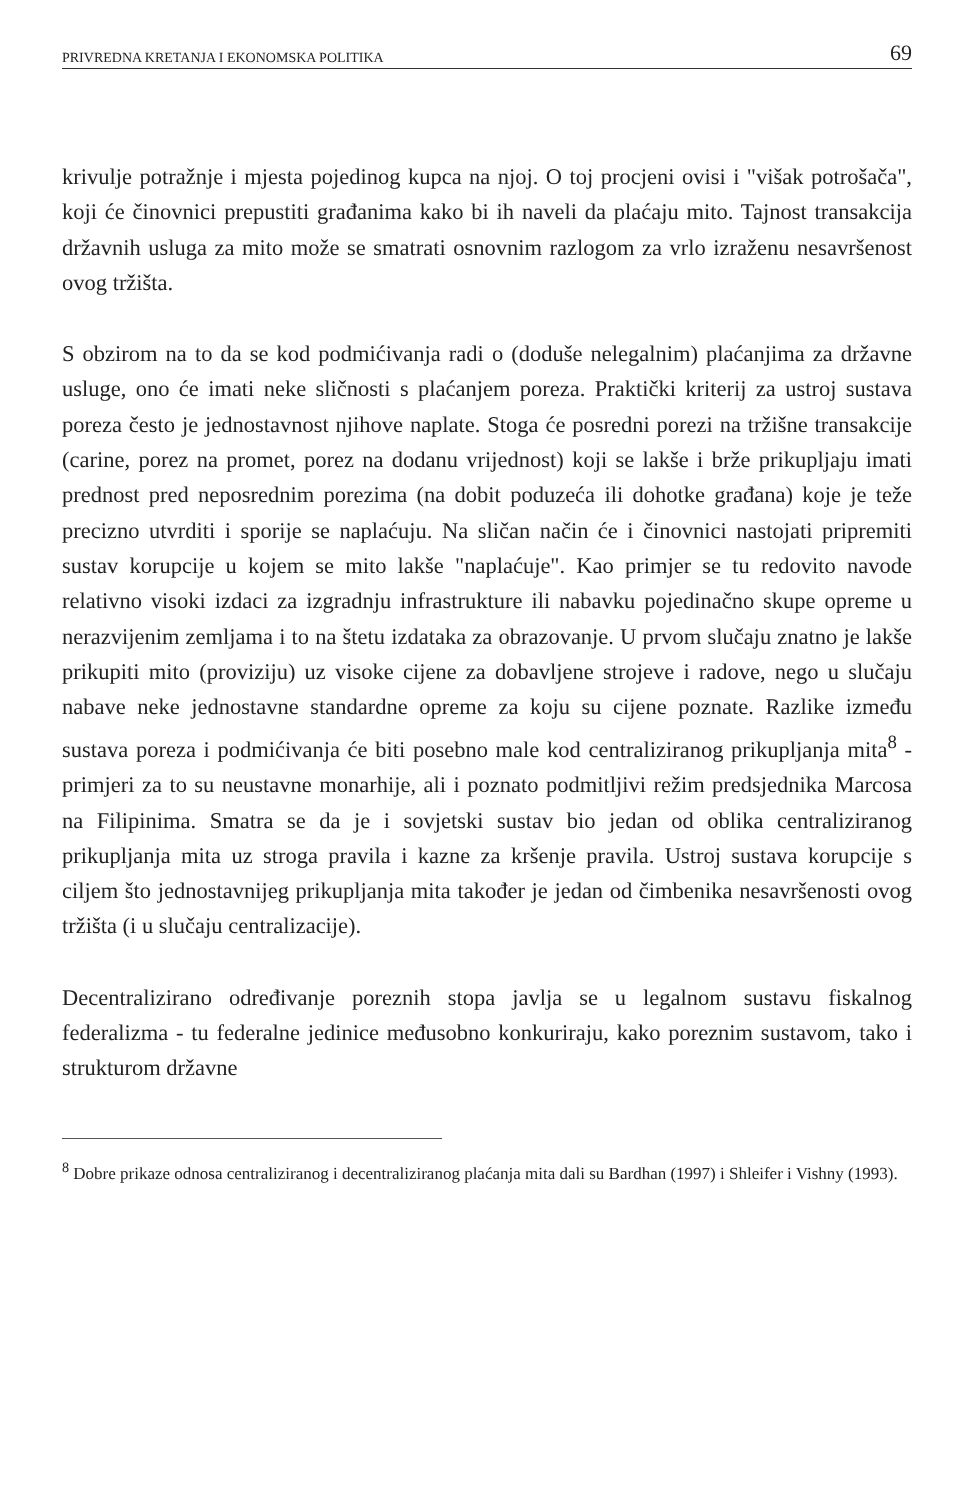PRIVREDNA KRETANJA I EKONOMSKA POLITIKA 69
krivulje potražnje i mjesta pojedinog kupca na njoj. O toj procjeni ovisi i "višak potrošača", koji će činovnici prepustiti građanima kako bi ih naveli da plaćaju mito. Tajnost transakcija državnih usluga za mito može se smatrati osnovnim razlogom za vrlo izraženu nesavršenost ovog tržišta.
S obzirom na to da se kod podmićivanja radi o (doduše nelegalnim) plaćanjima za državne usluge, ono će imati neke sličnosti s plaćanjem poreza. Praktički kriterij za ustroj sustava poreza često je jednostavnost njihove naplate. Stoga će posredni porezi na tržišne transakcije (carine, porez na promet, porez na dodanu vrijednost) koji se lakše i brže prikupljaju imati prednost pred neposrednim porezima (na dobit poduzeća ili dohotke građana) koje je teže precizno utvrditi i sporije se naplaćuju. Na sličan način će i činovnici nastojati pripremiti sustav korupcije u kojem se mito lakše "naplaćuje". Kao primjer se tu redovito navode relativno visoki izdaci za izgradnju infrastrukture ili nabavku pojedinačno skupe opreme u nerazvijenim zemljama i to na štetu izdataka za obrazovanje. U prvom slučaju znatno je lakše prikupiti mito (proviziju) uz visoke cijene za dobavljene strojeve i radove, nego u slučaju nabave neke jednostavne standardne opreme za koju su cijene poznate. Razlike između sustava poreza i podmićivanja će biti posebno male kod centraliziranog prikupljanja mita<sup>8</sup> - primjeri za to su neustavne monarhije, ali i poznato podmitljivi režim predsjednika Marcosa na Filipinima. Smatra se da je i sovjetski sustav bio jedan od oblika centraliziranog prikupljanja mita uz stroga pravila i kazne za kršenje pravila. Ustroj sustava korupcije s ciljem što jednostavnijeg prikupljanja mita također je jedan od čimbenika nesavršenosti ovog tržišta (i u slučaju centralizacije).
Decentralizirano određivanje poreznih stopa javlja se u legalnom sustavu fiskalnog federalizma - tu federalne jedinice međusobno konkuriraju, kako poreznim sustavom, tako i strukturom državne
<sup>8</sup> Dobre prikaze odnosa centraliziranog i decentraliziranog plaćanja mita dali su Bardhan (1997) i Shleifer i Vishny (1993).